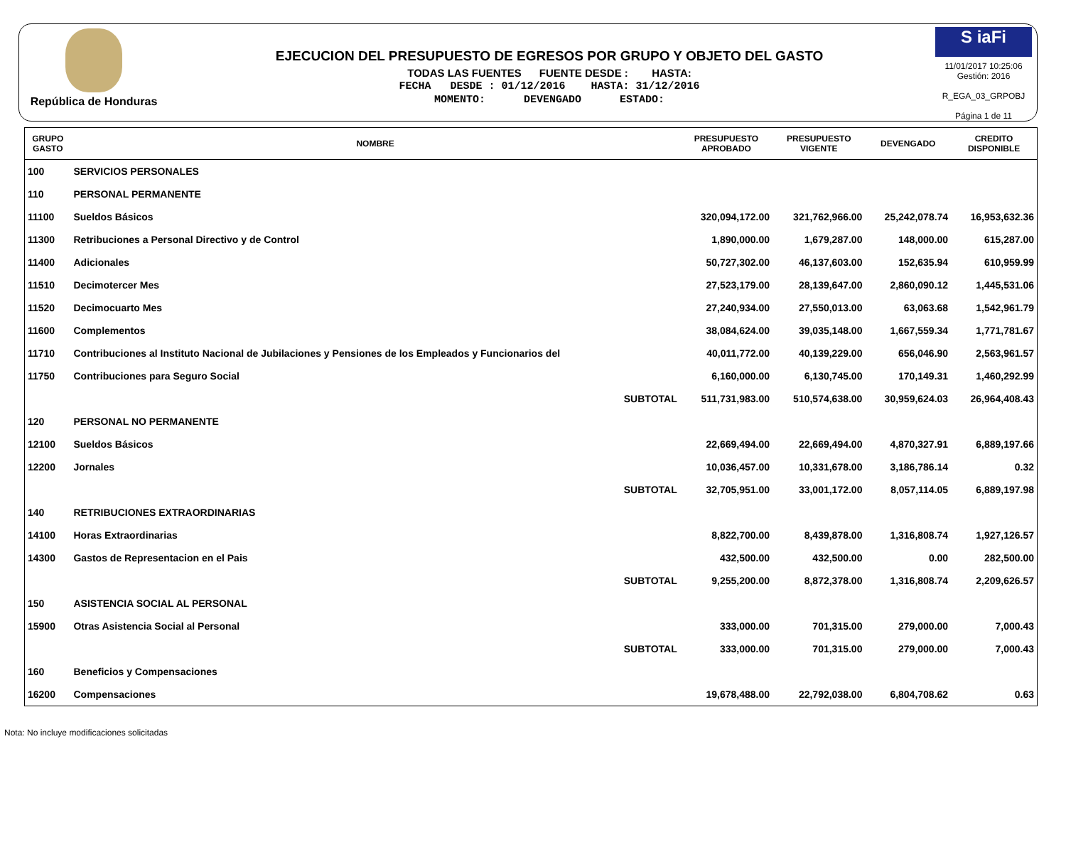República de Honduras
EJECUCION DEL PRESUPUESTO DE EGRESOS POR GRUPO Y OBJETO DEL GASTO
TODAS LAS FUENTES FUENTE DESDE : HASTA:
FECHA DESDE : 01/12/2016 HASTA: 31/12/2016
MOMENTO: DEVENGADO ESTADO:
S iaFi
11/01/2017 10:25:06
Gestión: 2016
R_EGA_03_GRPOBJ
Página 1 de 11
| GRUPO GASTO | NOMBRE | PRESUPUESTO APROBADO | PRESUPUESTO VIGENTE | DEVENGADO | CREDITO DISPONIBLE |
| --- | --- | --- | --- | --- | --- |
| 100 | SERVICIOS PERSONALES | | | | |
| 110 | PERSONAL PERMANENTE | | | | |
| 11100 | Sueldos Básicos | 320,094,172.00 | 321,762,966.00 | 25,242,078.74 | 16,953,632.36 |
| 11300 | Retribuciones a Personal Directivo y de Control | 1,890,000.00 | 1,679,287.00 | 148,000.00 | 615,287.00 |
| 11400 | Adicionales | 50,727,302.00 | 46,137,603.00 | 152,635.94 | 610,959.99 |
| 11510 | Decimotercer Mes | 27,523,179.00 | 28,139,647.00 | 2,860,090.12 | 1,445,531.06 |
| 11520 | Decimocuarto Mes | 27,240,934.00 | 27,550,013.00 | 63,063.68 | 1,542,961.79 |
| 11600 | Complementos | 38,084,624.00 | 39,035,148.00 | 1,667,559.34 | 1,771,781.67 |
| 11710 | Contribuciones al Instituto Nacional de Jubilaciones y Pensiones de los Empleados y Funcionarios del | 40,011,772.00 | 40,139,229.00 | 656,046.90 | 2,563,961.57 |
| 11750 | Contribuciones para Seguro Social | 6,160,000.00 | 6,130,745.00 | 170,149.31 | 1,460,292.99 |
| | SUBTOTAL | 511,731,983.00 | 510,574,638.00 | 30,959,624.03 | 26,964,408.43 |
| 120 | PERSONAL NO PERMANENTE | | | | |
| 12100 | Sueldos Básicos | 22,669,494.00 | 22,669,494.00 | 4,870,327.91 | 6,889,197.66 |
| 12200 | Jornales | 10,036,457.00 | 10,331,678.00 | 3,186,786.14 | 0.32 |
| | SUBTOTAL | 32,705,951.00 | 33,001,172.00 | 8,057,114.05 | 6,889,197.98 |
| 140 | RETRIBUCIONES EXTRAORDINARIAS | | | | |
| 14100 | Horas Extraordinarias | 8,822,700.00 | 8,439,878.00 | 1,316,808.74 | 1,927,126.57 |
| 14300 | Gastos de Representacion en el Pais | 432,500.00 | 432,500.00 | 0.00 | 282,500.00 |
| | SUBTOTAL | 9,255,200.00 | 8,872,378.00 | 1,316,808.74 | 2,209,626.57 |
| 150 | ASISTENCIA SOCIAL AL PERSONAL | | | | |
| 15900 | Otras Asistencia Social al Personal | 333,000.00 | 701,315.00 | 279,000.00 | 7,000.43 |
| | SUBTOTAL | 333,000.00 | 701,315.00 | 279,000.00 | 7,000.43 |
| 160 | Beneficios y Compensaciones | | | | |
| 16200 | Compensaciones | 19,678,488.00 | 22,792,038.00 | 6,804,708.62 | 0.63 |
Nota: No incluye modificaciones solicitadas